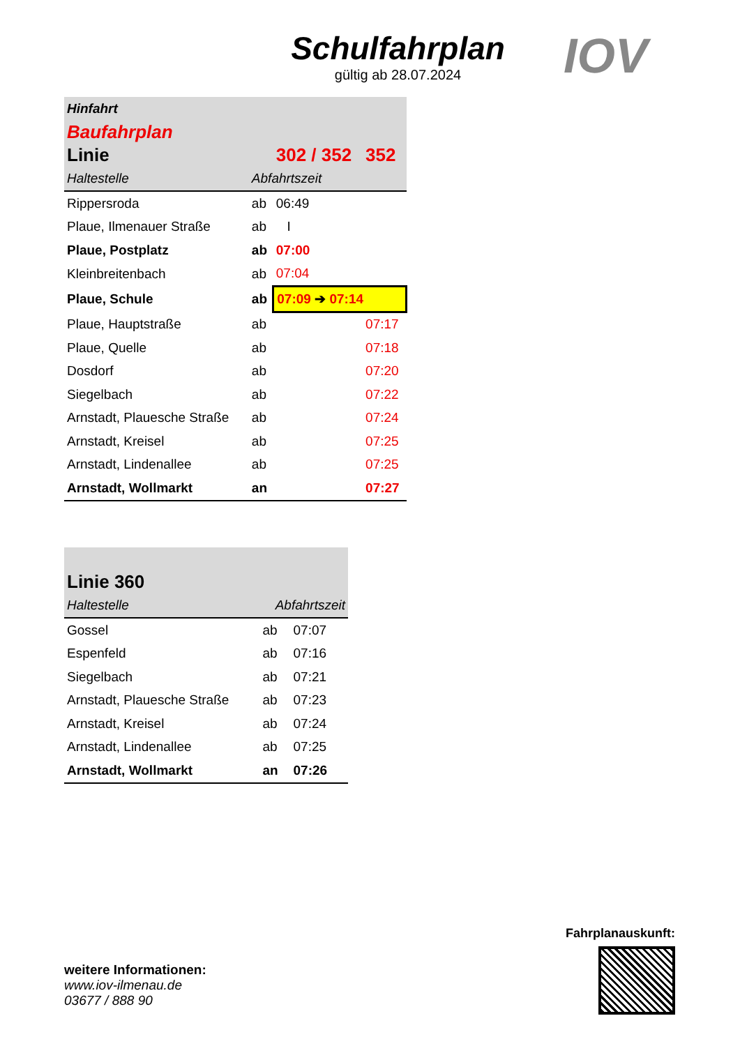Schulfahrplan
gültig ab 28.07.2024
IOV
| Hinfahrt | | | |
| Baufahrplan | | | |
| Linie | | 302 / 352 | 352 |
| Haltestelle | Abfahrtszeit | | |
| Rippersroda | ab | 06:49 | |
| Plaue, Ilmenauer Straße | ab | I | |
| Plaue, Postplatz | ab | 07:00 | |
| Kleinbreitenbach | ab | 07:04 | |
| Plaue, Schule | ab | 07:09 ➔ 07:14 | |
| Plaue, Hauptstraße | ab | | 07:17 |
| Plaue, Quelle | ab | | 07:18 |
| Dosdorf | ab | | 07:20 |
| Siegelbach | ab | | 07:22 |
| Arnstadt, Plauesche Straße | ab | | 07:24 |
| Arnstadt, Kreisel | ab | | 07:25 |
| Arnstadt, Lindenallee | ab | | 07:25 |
| Arnstadt, Wollmarkt | an | | 07:27 |
| Linie 360 | | |
| Haltestelle | Abfahrtszeit | |
| Gossel | ab | 07:07 |
| Espenfeld | ab | 07:16 |
| Siegelbach | ab | 07:21 |
| Arnstadt, Plauesche Straße | ab | 07:23 |
| Arnstadt, Kreisel | ab | 07:24 |
| Arnstadt, Lindenallee | ab | 07:25 |
| Arnstadt, Wollmarkt | an | 07:26 |
weitere Informationen:
www.iov-ilmenau.de
03677 / 888 90
Fahrplanauskunft: